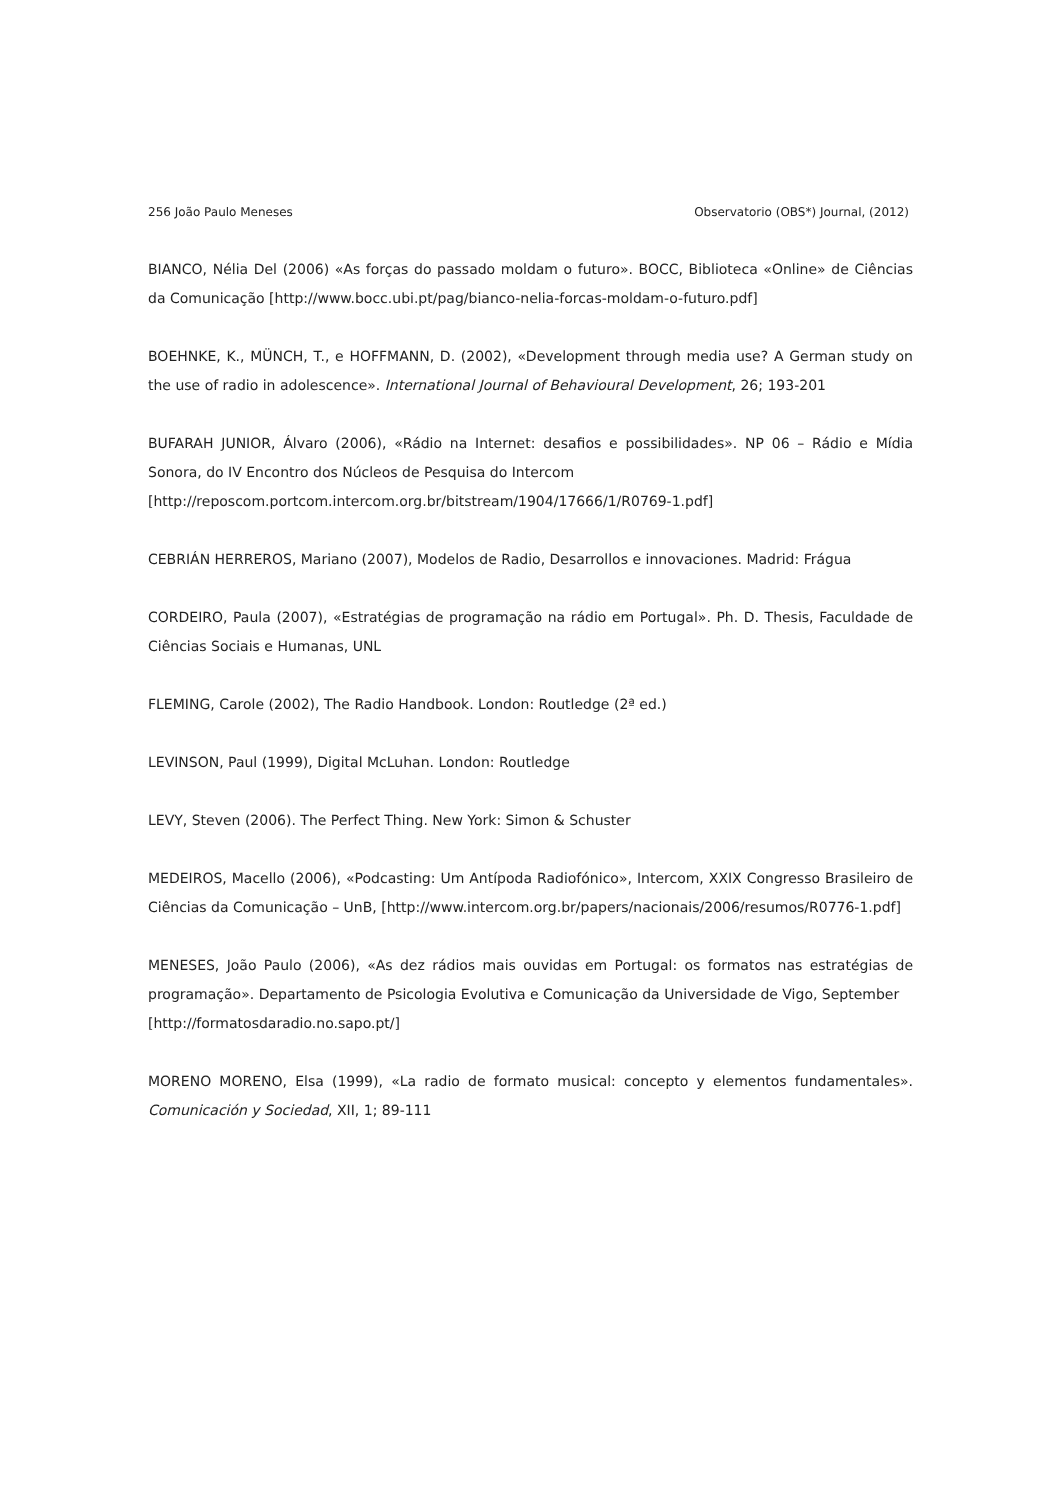256 João Paulo Meneses Observatorio (OBS*) Journal, (2012)
BIANCO, Nélia Del (2006) «As forças do passado moldam o futuro». BOCC, Biblioteca «Online» de Ciências da Comunicação [http://www.bocc.ubi.pt/pag/bianco-nelia-forcas-moldam-o-futuro.pdf]
BOEHNKE, K., MÜNCH, T., e HOFFMANN, D. (2002), «Development through media use? A German study on the use of radio in adolescence». International Journal of Behavioural Development, 26; 193-201
BUFARAH JUNIOR, Álvaro (2006), «Rádio na Internet: desafios e possibilidades». NP 06 – Rádio e Mídia Sonora, do IV Encontro dos Núcleos de Pesquisa do Intercom
[http://reposcom.portcom.intercom.org.br/bitstream/1904/17666/1/R0769-1.pdf]
CEBRIÁN HERREROS, Mariano (2007), Modelos de Radio, Desarrollos e innovaciones. Madrid: Frágua
CORDEIRO, Paula (2007), «Estratégias de programação na rádio em Portugal». Ph. D. Thesis, Faculdade de Ciências Sociais e Humanas, UNL
FLEMING, Carole (2002), The Radio Handbook. London: Routledge (2ª ed.)
LEVINSON, Paul (1999), Digital McLuhan. London: Routledge
LEVY, Steven (2006). The Perfect Thing. New York: Simon & Schuster
MEDEIROS, Macello (2006), «Podcasting: Um Antípoda Radiofónico», Intercom, XXIX Congresso Brasileiro de Ciências da Comunicação – UnB, [http://www.intercom.org.br/papers/nacionais/2006/resumos/R0776-1.pdf]
MENESES, João Paulo (2006), «As dez rádios mais ouvidas em Portugal: os formatos nas estratégias de programação». Departamento de Psicologia Evolutiva e Comunicação da Universidade de Vigo, September
[http://formatosdaradio.no.sapo.pt/]
MORENO MORENO, Elsa (1999), «La radio de formato musical: concepto y elementos fundamentales». Comunicación y Sociedad, XII, 1; 89-111